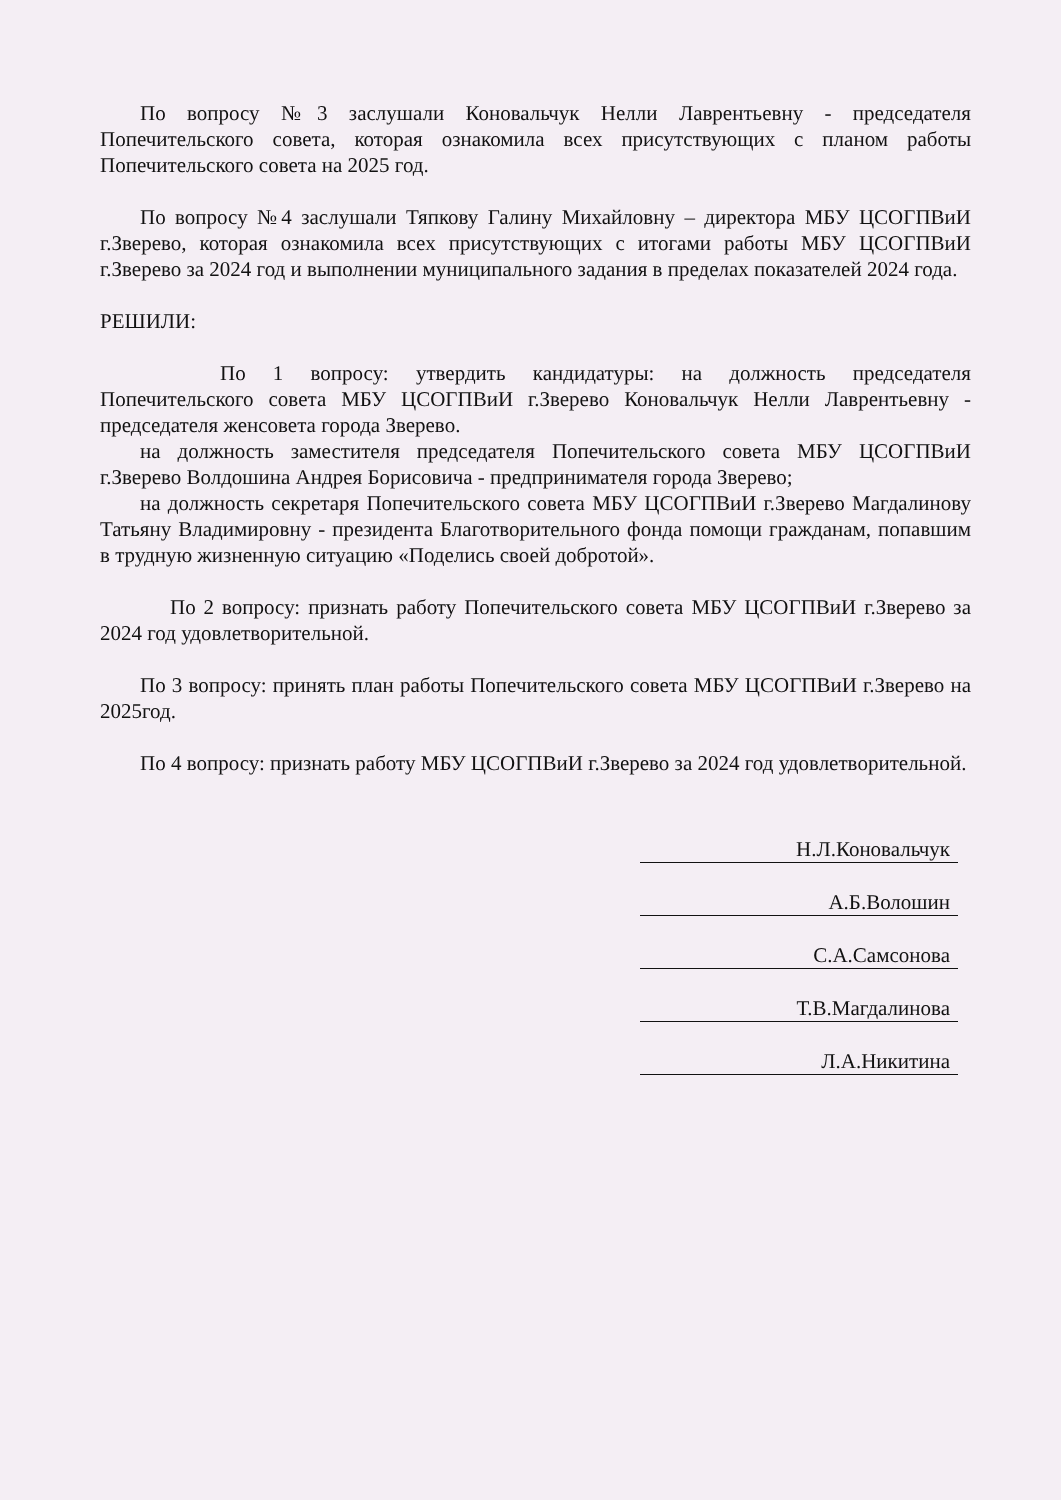По вопросу №3 заслушали Коновальчук Нелли Лаврентьевну - председателя Попечительского совета, которая ознакомила всех присутствующих с планом работы Попечительского совета на 2025 год.
По вопросу №4 заслушали Тяпкову Галину Михайловну – директора МБУ ЦСОГПВиИ г.Зверево, которая ознакомила всех присутствующих с итогами работы МБУ ЦСОГПВиИ г.Зверево за 2024 год и выполнении муниципального задания в пределах показателей 2024 года.
РЕШИЛИ:
По 1 вопросу: утвердить кандидатуры: на должность председателя Попечительского совета МБУ ЦСОГПВиИ г.Зверево Коновальчук Нелли Лаврентьевну - председателя женсовета города Зверево.
на должность заместителя председателя Попечительского совета МБУ ЦСОГПВиИ г.Зверево Волдошина Андрея Борисовича - предпринимателя города Зверево;
на должность секретаря Попечительского совета МБУ ЦСОГПВиИ г.Зверево Магдалинову Татьяну Владимировну - президента Благотворительного фонда помощи гражданам, попавшим в трудную жизненную ситуацию «Поделись своей добротой».
По 2 вопросу: признать работу Попечительского совета МБУ ЦСОГПВиИ г.Зверево за 2024 год удовлетворительной.
По 3 вопросу: принять план работы Попечительского совета МБУ ЦСОГПВиИ г.Зверево на 2025год.
По 4 вопросу: признать работу МБУ ЦСОГПВиИ г.Зверево за 2024 год удовлетворительной.
Н.Л.Коновальчук
А.Б.Волошин
С.А.Самсонова
Т.В.Магдалинова
Л.А.Никитина